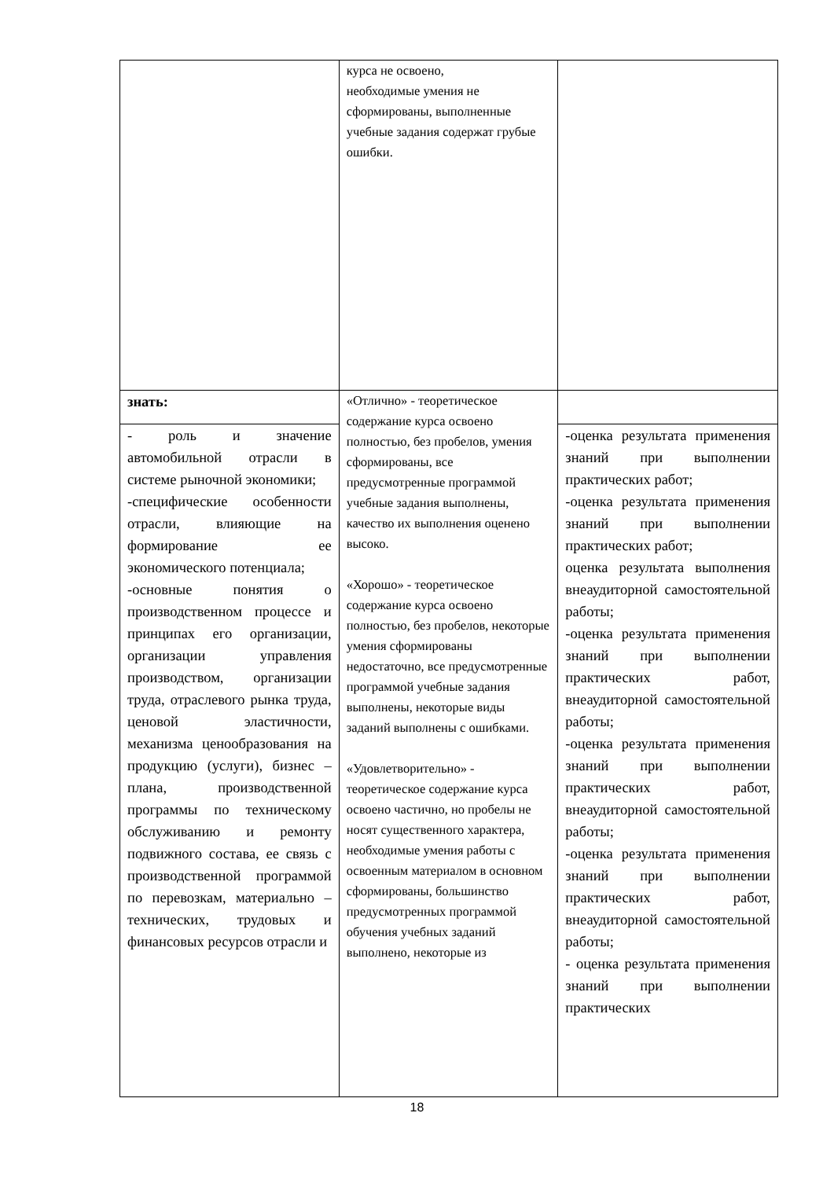| | курса не освоено, необходимые умения не сформированы, выполненные учебные задания содержат грубые ошибки. | |
| знать: | «Отлично» - теоретическое содержание курса освоено полностью, без пробелов, умения сформированы, все предусмотренные программой учебные задания выполнены, качество их выполнения оценено высоко. «Хорошо» - теоретическое содержание курса освоено полностью, без пробелов, некоторые умения сформированы недостаточно, все предусмотренные программой учебные задания выполнены, некоторые виды заданий выполнены с ошибками. «Удовлетворительно» - теоретическое содержание курса освоено частично, но пробелы не носят существенного характера, необходимые умения работы с освоенным материалом в основном сформированы, большинство предусмотренных программой обучения учебных заданий выполнено, некоторые из | |
| - роль и значение автомобильной отрасли в системе рыночной экономики; -специфические особенности отрасли, влияющие на формирование ее экономического потенциала; -основные понятия о производственном процессе и принципах его организации, организации управления производством, организации труда, отраслевого рынка труда, ценовой эластичности, механизма ценообразования на продукцию (услуги), бизнес – плана, производственной программы по техническому обслуживанию и ремонту подвижного состава, ее связь с производственной программой по перевозкам, материально – технических, трудовых и финансовых ресурсов отрасли и | | -оценка результата применения знаний при выполнении практических работ; -оценка результата применения знаний при выполнении практических работ; оценка результата выполнения внеаудиторной самостоятельной работы; -оценка результата применения знаний при выполнении практических работ, внеаудиторной самостоятельной работы; -оценка результата применения знаний при выполнении практических работ, внеаудиторной самостоятельной работы; -оценка результата применения знаний при выполнении практических работ, внеаудиторной самостоятельной работы; - оценка результата применения знаний при выполнении практических |
18